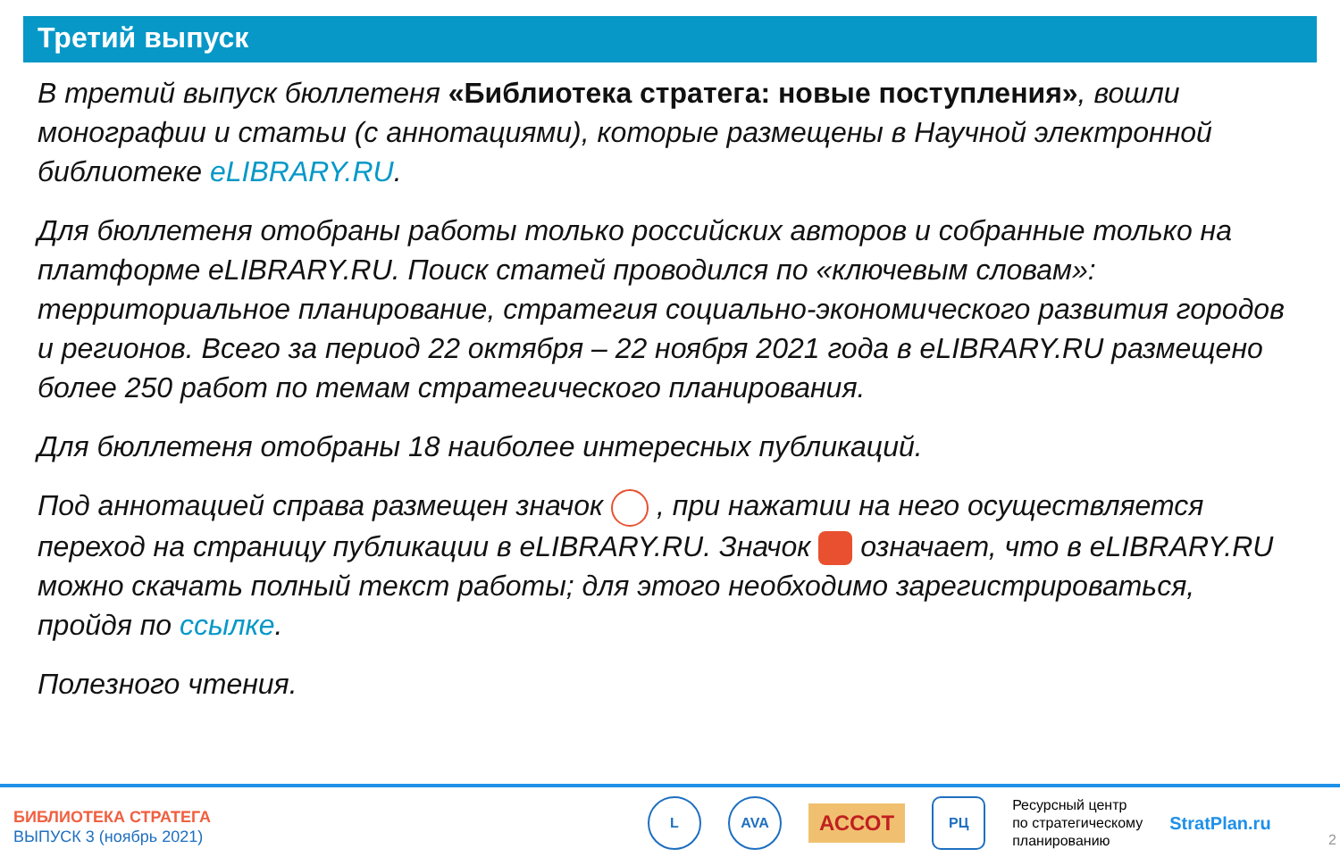Третий выпуск
В третий выпуск бюллетеня «Библиотека стратега: новые поступления», вошли монографии и статьи (с аннотациями), которые размещены в Научной электронной библиотеке eLIBRARY.RU.
Для бюллетеня отобраны работы только российских авторов и собранные только на платформе eLIBRARY.RU. Поиск статей проводился по «ключевым словам»: территориальное планирование, стратегия социально-экономического развития городов и регионов. Всего за период 22 октября – 22 ноября 2021 года в eLIBRARY.RU размещено более 250 работ по темам стратегического планирования.
Для бюллетеня отобраны 18 наиболее интересных публикаций.
Под аннотацией справа размещен значок , при нажатии на него осуществляется переход на страницу публикации в eLIBRARY.RU. Значок означает, что в eLIBRARY.RU можно скачать полный текст работы; для этого необходимо зарегистрироваться, пройдя по ссылке.
Полезного чтения.
БИБЛИОТЕКА СТРАТЕГА
ВЫПУСК 3 (ноябрь 2021)
L AVA
АССОТ
РЦ
Ресурсный центр
по стратегическому
планированию
StratPlan.ru
2